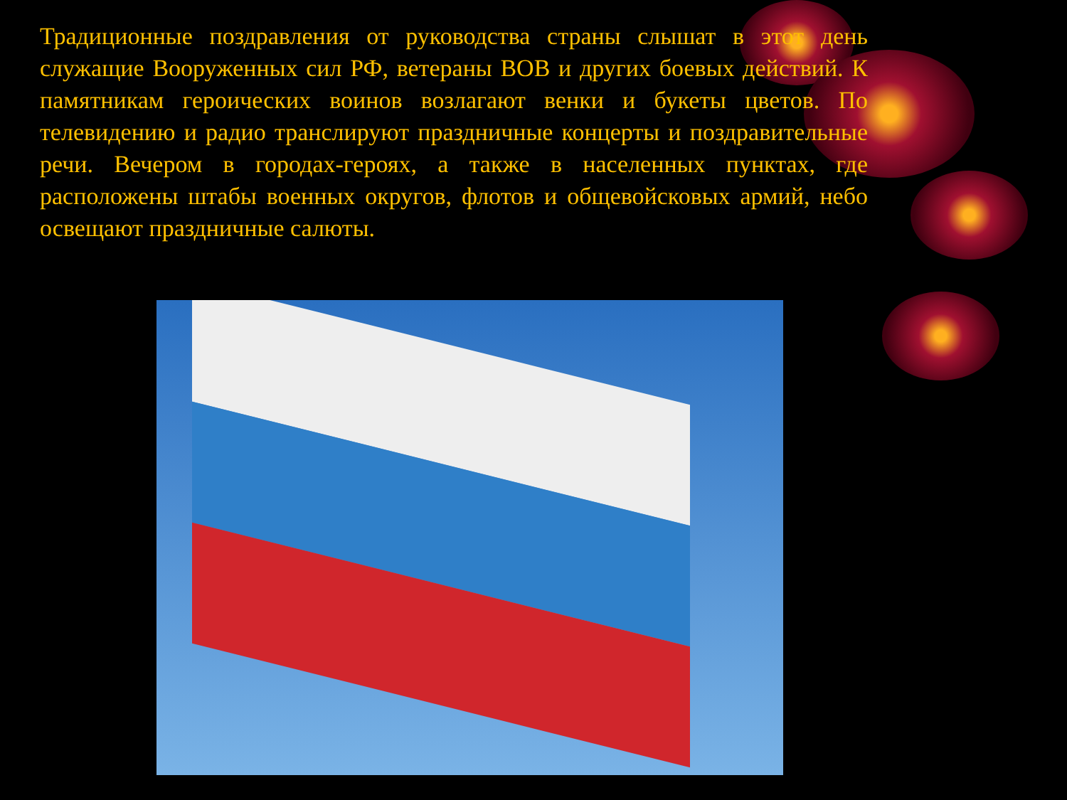Традиционные поздравления от руководства страны слышат в этот день служащие Вооруженных сил РФ, ветераны ВОВ и других боевых действий. К памятникам героических воинов возлагают венки и букеты цветов. По телевидению и радио транслируют праздничные концерты и поздравительные речи. Вечером в городах-героях, а также в населенных пунктах, где расположены штабы военных округов, флотов и общевойсковых армий, небо освещают праздничные салюты.